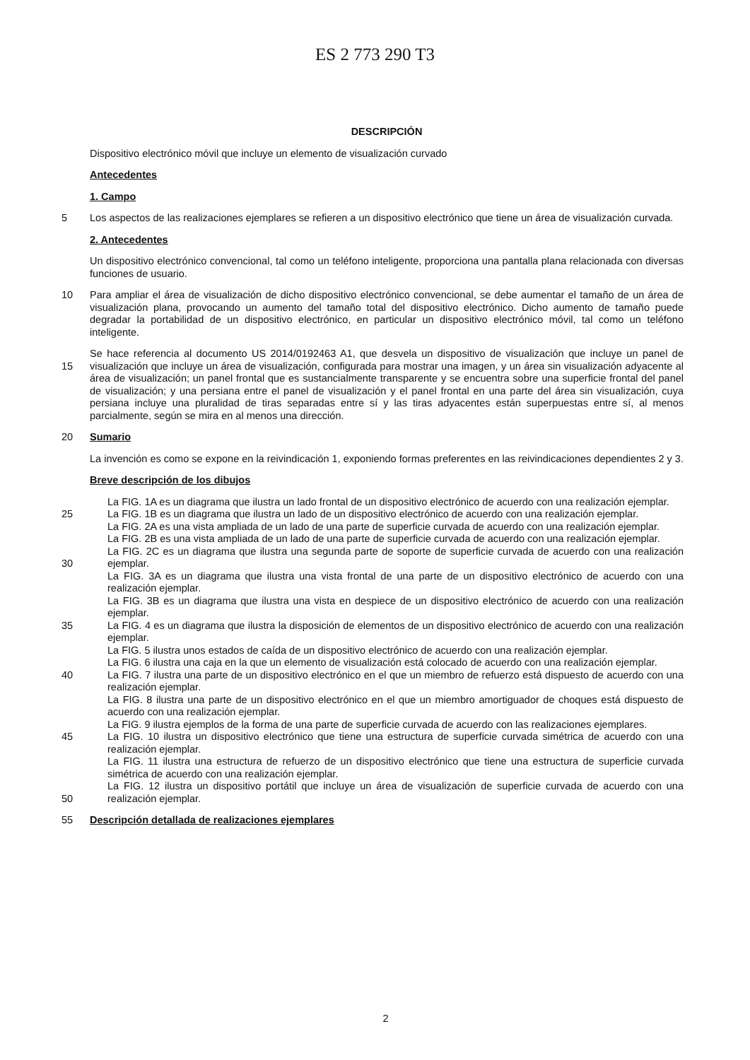ES 2 773 290 T3
DESCRIPCIÓN
Dispositivo electrónico móvil que incluye un elemento de visualización curvado
Antecedentes
1. Campo
5 Los aspectos de las realizaciones ejemplares se refieren a un dispositivo electrónico que tiene un área de visualización curvada.
2. Antecedentes
Un dispositivo electrónico convencional, tal como un teléfono inteligente, proporciona una pantalla plana relacionada con diversas funciones de usuario.
10 Para ampliar el área de visualización de dicho dispositivo electrónico convencional, se debe aumentar el tamaño de un área de visualización plana, provocando un aumento del tamaño total del dispositivo electrónico. Dicho aumento de tamaño puede degradar la portabilidad de un dispositivo electrónico, en particular un dispositivo electrónico móvil, tal como un teléfono inteligente.
15 Se hace referencia al documento US 2014/0192463 A1, que desvela un dispositivo de visualización que incluye un panel de visualización que incluye un área de visualización, configurada para mostrar una imagen, y un área sin visualización adyacente al área de visualización; un panel frontal que es sustancialmente transparente y se encuentra sobre una superficie frontal del panel de visualización; y una persiana entre el panel de visualización y el panel frontal en una parte del área sin visualización, cuya persiana incluye una pluralidad de tiras separadas entre sí y las tiras adyacentes están superpuestas entre sí, al menos parcialmente, según se mira en al menos una dirección.
20 Sumario
La invención es como se expone en la reivindicación 1, exponiendo formas preferentes en las reivindicaciones dependientes 2 y 3.
Breve descripción de los dibujos
25
30
35
40
45
50
La FIG. 1A es un diagrama que ilustra un lado frontal de un dispositivo electrónico de acuerdo con una realización ejemplar.
La FIG. 1B es un diagrama que ilustra un lado de un dispositivo electrónico de acuerdo con una realización ejemplar.
La FIG. 2A es una vista ampliada de un lado de una parte de superficie curvada de acuerdo con una realización ejemplar.
La FIG. 2B es una vista ampliada de un lado de una parte de superficie curvada de acuerdo con una realización ejemplar.
La FIG. 2C es un diagrama que ilustra una segunda parte de soporte de superficie curvada de acuerdo con una realización ejemplar.
La FIG. 3A es un diagrama que ilustra una vista frontal de una parte de un dispositivo electrónico de acuerdo con una realización ejemplar.
La FIG. 3B es un diagrama que ilustra una vista en despiece de un dispositivo electrónico de acuerdo con una realización ejemplar.
La FIG. 4 es un diagrama que ilustra la disposición de elementos de un dispositivo electrónico de acuerdo con una realización ejemplar.
La FIG. 5 ilustra unos estados de caída de un dispositivo electrónico de acuerdo con una realización ejemplar.
La FIG. 6 ilustra una caja en la que un elemento de visualización está colocado de acuerdo con una realización ejemplar.
La FIG. 7 ilustra una parte de un dispositivo electrónico en el que un miembro de refuerzo está dispuesto de acuerdo con una realización ejemplar.
La FIG. 8 ilustra una parte de un dispositivo electrónico en el que un miembro amortiguador de choques está dispuesto de acuerdo con una realización ejemplar.
La FIG. 9 ilustra ejemplos de la forma de una parte de superficie curvada de acuerdo con las realizaciones ejemplares.
La FIG. 10 ilustra un dispositivo electrónico que tiene una estructura de superficie curvada simétrica de acuerdo con una realización ejemplar.
La FIG. 11 ilustra una estructura de refuerzo de un dispositivo electrónico que tiene una estructura de superficie curvada simétrica de acuerdo con una realización ejemplar.
La FIG. 12 ilustra un dispositivo portátil que incluye un área de visualización de superficie curvada de acuerdo con una realización ejemplar.
55 Descripción detallada de realizaciones ejemplares
2